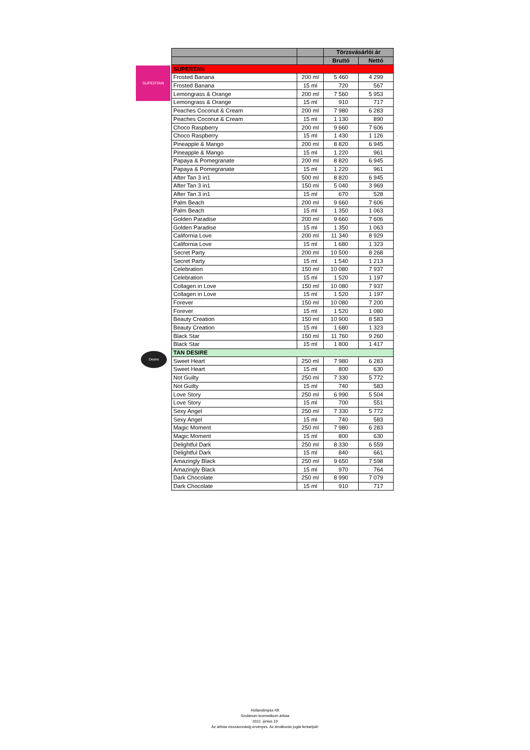SUPERTAN
Desire
| | | Törzsvásárlói ár | |
| --- | --- | --- | --- |
| | | Bruttó | Nettó |
| SUPERTAN | | | |
| Frosted Banana | 200 ml | 5 460 | 4 299 |
| Frosted Banana | 15 ml | 720 | 567 |
| Lemongrass & Orange | 200 ml | 7 560 | 5 953 |
| Lemongrass & Orange | 15 ml | 910 | 717 |
| Peaches Coconut & Cream | 200 ml | 7 980 | 6 283 |
| Peaches Coconut & Cream | 15 ml | 1 130 | 890 |
| Choco Raspberry | 200 ml | 9 660 | 7 606 |
| Choco Raspberry | 15 ml | 1 430 | 1 126 |
| Pineapple & Mango | 200 ml | 8 820 | 6 945 |
| Pineapple & Mango | 15 ml | 1 220 | 961 |
| Papaya & Pomegranate | 200 ml | 8 820 | 6 945 |
| Papaya & Pomegranate | 15 ml | 1 220 | 961 |
| After Tan 3 in1 | 500 ml | 8 820 | 6 945 |
| After Tan 3 in1 | 150 ml | 5 040 | 3 969 |
| After Tan 3 in1 | 15 ml | 670 | 528 |
| Palm Beach | 200 ml | 9 660 | 7 606 |
| Palm Beach | 15 ml | 1 350 | 1 063 |
| Golden Paradise | 200 ml | 9 660 | 7 606 |
| Golden Paradise | 15 ml | 1 350 | 1 063 |
| California Love | 200 ml | 11 340 | 8 929 |
| California Love | 15 ml | 1 680 | 1 323 |
| Secret Party | 200 ml | 10 500 | 8 268 |
| Secret Party | 15 ml | 1 540 | 1 213 |
| Celebration | 150 ml | 10 080 | 7 937 |
| Celebration | 15 ml | 1 520 | 1 197 |
| Collagen in Love | 150 ml | 10 080 | 7 937 |
| Collagen in Love | 15 ml | 1 520 | 1 197 |
| Forever | 150 ml | 10 080 | 7 200 |
| Forever | 15 ml | 1 520 | 1 080 |
| Beauty Creation | 150 ml | 10 900 | 8 583 |
| Beauty Creation | 15 ml | 1 680 | 1 323 |
| Black Star | 150 ml | 11 760 | 9 260 |
| Black Star | 15 ml | 1 800 | 1 417 |
| TAN DESIRE | | | |
| Sweet Heart | 250 ml | 7 980 | 6 283 |
| Sweet Heart | 15 ml | 800 | 630 |
| Not Guilty | 250 ml | 7 330 | 5 772 |
| Not Guilty | 15 ml | 740 | 583 |
| Love Story | 250 ml | 6 990 | 5 504 |
| Love Story | 15 ml | 700 | 551 |
| Sexy Angel | 250 ml | 7 330 | 5 772 |
| Sexy Angel | 15 ml | 740 | 583 |
| Magic Moment | 250 ml | 7 980 | 6 283 |
| Magic Moment | 15 ml | 800 | 630 |
| Delightful Dark | 250 ml | 8 330 | 6 559 |
| Delightful Dark | 15 ml | 840 | 661 |
| Amazingly Black | 250 ml | 9 650 | 7 598 |
| Amazingly Black | 15 ml | 970 | 764 |
| Dark Chocolate | 250 ml | 8 990 | 7 079 |
| Dark Chocolate | 15 ml | 910 | 717 |
Hollandimpex Kft
Szolárium kozmetikum árlista
2022. június 10
Az árlista visszavonásig érvényes. Az árváltozás jogát fentartjuk!